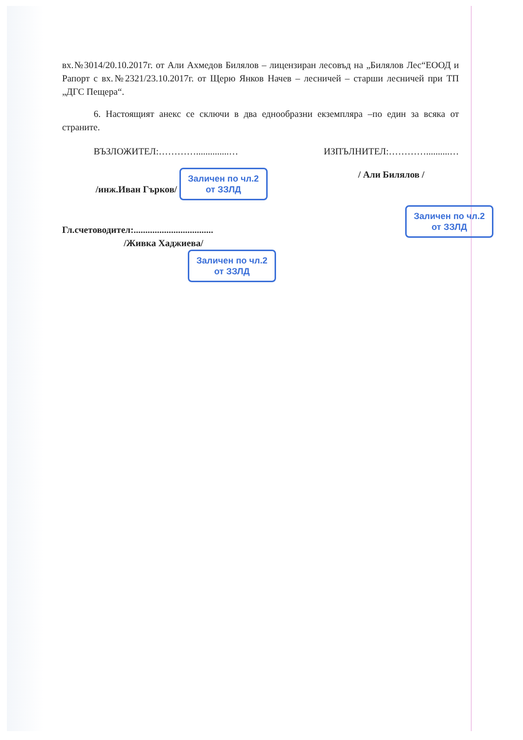вх.№3014/20.10.2017г. от Али Ахмедов Билялов – лицензиран лесовъд на „Билялов Лес“ЕООД и Рапорт с вх.№2321/23.10.2017г. от Щерю Янков Начев – лесничей – старши лесничей при ТП „ДГС Пещера“.
6. Настоящият анекс се сключи в два еднообразни екземпляра –по един за всяка от страните.
ВЪЗЛОЖИТЕЛ:…………..............… ИЗПЪЛНИТЕЛ:…………..........…
/инж.Иван Гърков/ Заличен по чл.2 от ЗЗЛД / Али Билялов /
Заличен по чл.2 от ЗЗЛД
Гл.счетоводител:..................................
/Живка Хаджиева/
Заличен по чл.2 от ЗЗЛД